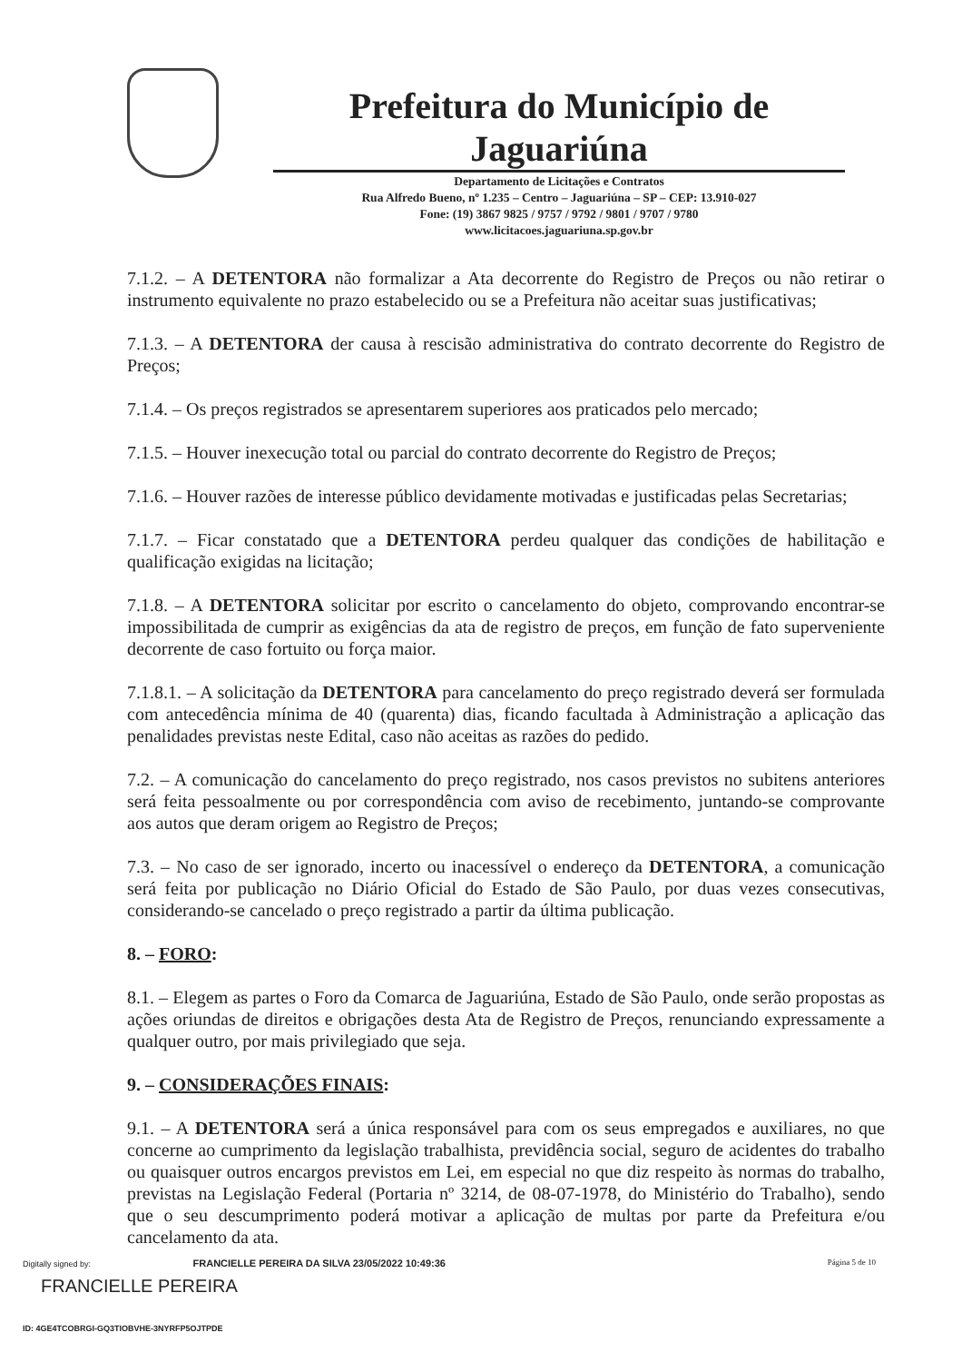Prefeitura do Município de Jaguariúna
Departamento de Licitações e Contratos
Rua Alfredo Bueno, nº 1.235 – Centro – Jaguariúna – SP – CEP: 13.910-027
Fone: (19) 3867 9825 / 9757 / 9792 / 9801 / 9707 / 9780
www.licitacoes.jaguariuna.sp.gov.br
7.1.2. – A DETENTORA não formalizar a Ata decorrente do Registro de Preços ou não retirar o instrumento equivalente no prazo estabelecido ou se a Prefeitura não aceitar suas justificativas;
7.1.3. – A DETENTORA der causa à rescisão administrativa do contrato decorrente do Registro de Preços;
7.1.4. – Os preços registrados se apresentarem superiores aos praticados pelo mercado;
7.1.5. – Houver inexecução total ou parcial do contrato decorrente do Registro de Preços;
7.1.6. – Houver razões de interesse público devidamente motivadas e justificadas pelas Secretarias;
7.1.7. – Ficar constatado que a DETENTORA perdeu qualquer das condições de habilitação e qualificação exigidas na licitação;
7.1.8. – A DETENTORA solicitar por escrito o cancelamento do objeto, comprovando encontrar-se impossibilitada de cumprir as exigências da ata de registro de preços, em função de fato superveniente decorrente de caso fortuito ou força maior.
7.1.8.1. – A solicitação da DETENTORA para cancelamento do preço registrado deverá ser formulada com antecedência mínima de 40 (quarenta) dias, ficando facultada à Administração a aplicação das penalidades previstas neste Edital, caso não aceitas as razões do pedido.
7.2. – A comunicação do cancelamento do preço registrado, nos casos previstos no subitens anteriores será feita pessoalmente ou por correspondência com aviso de recebimento, juntando-se comprovante aos autos que deram origem ao Registro de Preços;
7.3. – No caso de ser ignorado, incerto ou inacessível o endereço da DETENTORA, a comunicação será feita por publicação no Diário Oficial do Estado de São Paulo, por duas vezes consecutivas, considerando-se cancelado o preço registrado a partir da última publicação.
8. – FORO:
8.1. – Elegem as partes o Foro da Comarca de Jaguariúna, Estado de São Paulo, onde serão propostas as ações oriundas de direitos e obrigações desta Ata de Registro de Preços, renunciando expressamente a qualquer outro, por mais privilegiado que seja.
9. – CONSIDERAÇÕES FINAIS:
9.1. – A DETENTORA será a única responsável para com os seus empregados e auxiliares, no que concerne ao cumprimento da legislação trabalhista, previdência social, seguro de acidentes do trabalho ou quaisquer outros encargos previstos em Lei, em especial no que diz respeito às normas do trabalho, previstas na Legislação Federal (Portaria nº 3214, de 08-07-1978, do Ministério do Trabalho), sendo que o seu descumprimento poderá motivar a aplicação de multas por parte da Prefeitura e/ou cancelamento da ata.
Página 5 de 10
Digitally signed by: FRANCIELLE PEREIRA DA SILVA 23/05/2022 10:49:36
FRANCIELLE PEREIRA
ID: 4GE4TCOBRGI-GQ3TIOBVHE-3NYRFP5OJTPDE